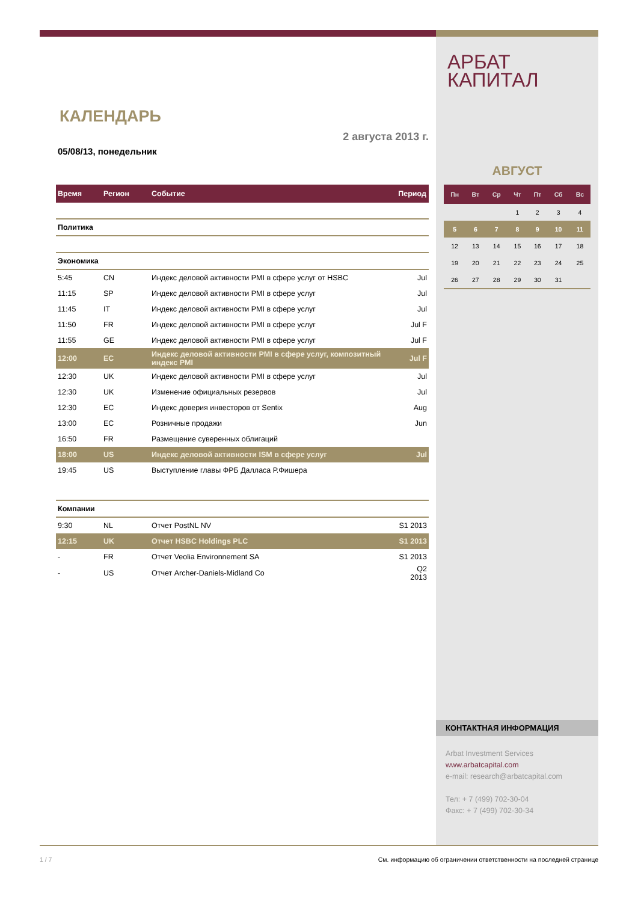КАЛЕНДАРЬ
2 августа 2013 г.
05/08/13, понедельник
| Время | Регион | Событие | Период |
| --- | --- | --- | --- |
| Политика | | | |
| Экономика | | | |
| 5:45 | CN | Индекс деловой активности PMI в сфере услуг от HSBC | Jul |
| 11:15 | SP | Индекс деловой активности PMI в сфере услуг | Jul |
| 11:45 | IT | Индекс деловой активности PMI в сфере услуг | Jul |
| 11:50 | FR | Индекс деловой активности PMI в сфере услуг | Jul F |
| 11:55 | GE | Индекс деловой активности PMI в сфере услуг | Jul F |
| 12:00 | EC | Индекс деловой активности PMI в сфере услуг, композитный индекс PMI | Jul F |
| 12:30 | UK | Индекс деловой активности PMI в сфере услуг | Jul |
| 12:30 | UK | Изменение официальных резервов | Jul |
| 12:30 | EC | Индекс доверия инвесторов от Sentix | Aug |
| 13:00 | EC | Розничные продажи | Jun |
| 16:50 | FR | Размещение суверенных облигаций | |
| 18:00 | US | Индекс деловой активности ISM в сфере услуг | Jul |
| 19:45 | US | Выступление главы ФРБ Далласа Р.Фишера | |
| Компании | | | |
| 9:30 | NL | Отчет PostNL NV | S1 2013 |
| 12:15 | UK | Отчет HSBC Holdings PLC | S1 2013 |
| - | FR | Отчет Veolia Environnement SA | S1 2013 |
| - | US | Отчет Archer-Daniels-Midland Co | Q2 2013 |
АРБАТ
КАПИТАЛ
АВГУСТ
| Пн | Вт | Ср | Чт | Пт | Сб | Вс |
| --- | --- | --- | --- | --- | --- | --- |
| | | | 1 | 2 | 3 | 4 |
| 5 | 6 | 7 | 8 | 9 | 10 | 11 |
| 12 | 13 | 14 | 15 | 16 | 17 | 18 |
| 19 | 20 | 21 | 22 | 23 | 24 | 25 |
| 26 | 27 | 28 | 29 | 30 | 31 | |
КОНТАКТНАЯ ИНФОРМАЦИЯ
Arbat Investment Services
www.arbatcapital.com
e-mail: research@arbatcapital.com
Тел: + 7 (499) 702-30-04
Факс: + 7 (499) 702-30-34
1 / 7 См. информацию об ограничении ответственности на последней странице